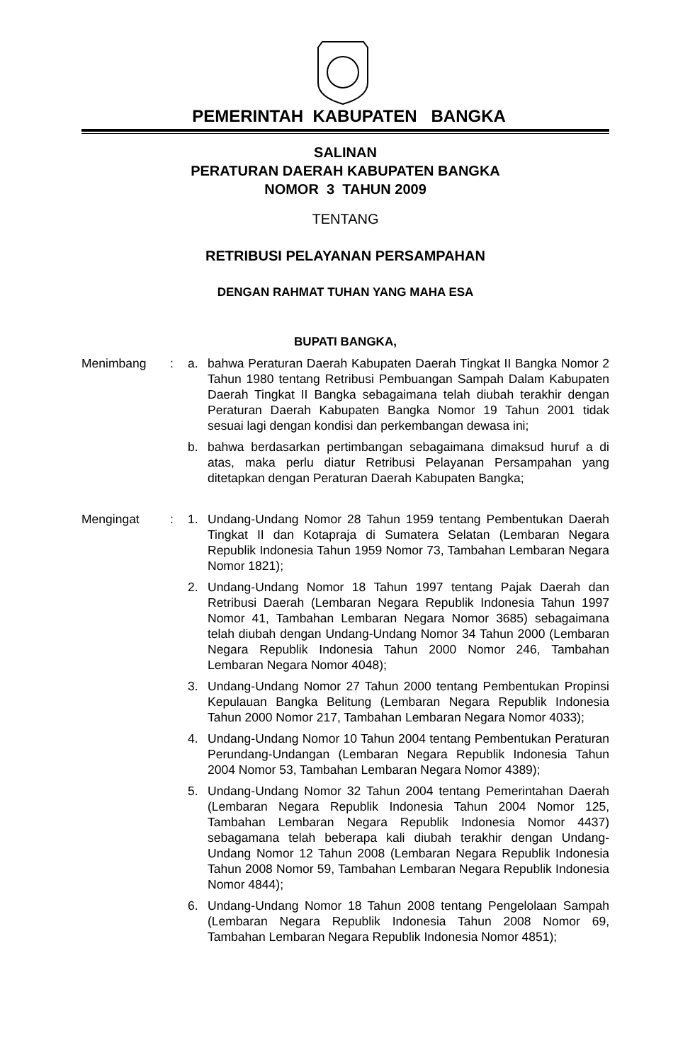PEMERINTAH KABUPATEN BANGKA
SALINAN
PERATURAN DAERAH KABUPATEN BANGKA
NOMOR 3 TAHUN 2009
TENTANG
RETRIBUSI PELAYANAN PERSAMPAHAN
DENGAN RAHMAT TUHAN YANG MAHA ESA
BUPATI BANGKA,
Menimbang : a. bahwa Peraturan Daerah Kabupaten Daerah Tingkat II Bangka Nomor 2 Tahun 1980 tentang Retribusi Pembuangan Sampah Dalam Kabupaten Daerah Tingkat II Bangka sebagaimana telah diubah terakhir dengan Peraturan Daerah Kabupaten Bangka Nomor 19 Tahun 2001 tidak sesuai lagi dengan kondisi dan perkembangan dewasa ini;
b. bahwa berdasarkan pertimbangan sebagaimana dimaksud huruf a di atas, maka perlu diatur Retribusi Pelayanan Persampahan yang ditetapkan dengan Peraturan Daerah Kabupaten Bangka;
Mengingat : 1. Undang-Undang Nomor 28 Tahun 1959 tentang Pembentukan Daerah Tingkat II dan Kotapraja di Sumatera Selatan (Lembaran Negara Republik Indonesia Tahun 1959 Nomor 73, Tambahan Lembaran Negara Nomor 1821);
2. Undang-Undang Nomor 18 Tahun 1997 tentang Pajak Daerah dan Retribusi Daerah (Lembaran Negara Republik Indonesia Tahun 1997 Nomor 41, Tambahan Lembaran Negara Nomor 3685) sebagaimana telah diubah dengan Undang-Undang Nomor 34 Tahun 2000 (Lembaran Negara Republik Indonesia Tahun 2000 Nomor 246, Tambahan Lembaran Negara Nomor 4048);
3. Undang-Undang Nomor 27 Tahun 2000 tentang Pembentukan Propinsi Kepulauan Bangka Belitung (Lembaran Negara Republik Indonesia Tahun 2000 Nomor 217, Tambahan Lembaran Negara Nomor 4033);
4. Undang-Undang Nomor 10 Tahun 2004 tentang Pembentukan Peraturan Perundang-Undangan (Lembaran Negara Republik Indonesia Tahun 2004 Nomor 53, Tambahan Lembaran Negara Nomor 4389);
5. Undang-Undang Nomor 32 Tahun 2004 tentang Pemerintahan Daerah (Lembaran Negara Republik Indonesia Tahun 2004 Nomor 125, Tambahan Lembaran Negara Republik Indonesia Nomor 4437) sebagamana telah beberapa kali diubah terakhir dengan Undang-Undang Nomor 12 Tahun 2008 (Lembaran Negara Republik Indonesia Tahun 2008 Nomor 59, Tambahan Lembaran Negara Republik Indonesia Nomor 4844);
6. Undang-Undang Nomor 18 Tahun 2008 tentang Pengelolaan Sampah (Lembaran Negara Republik Indonesia Tahun 2008 Nomor 69, Tambahan Lembaran Negara Republik Indonesia Nomor 4851);